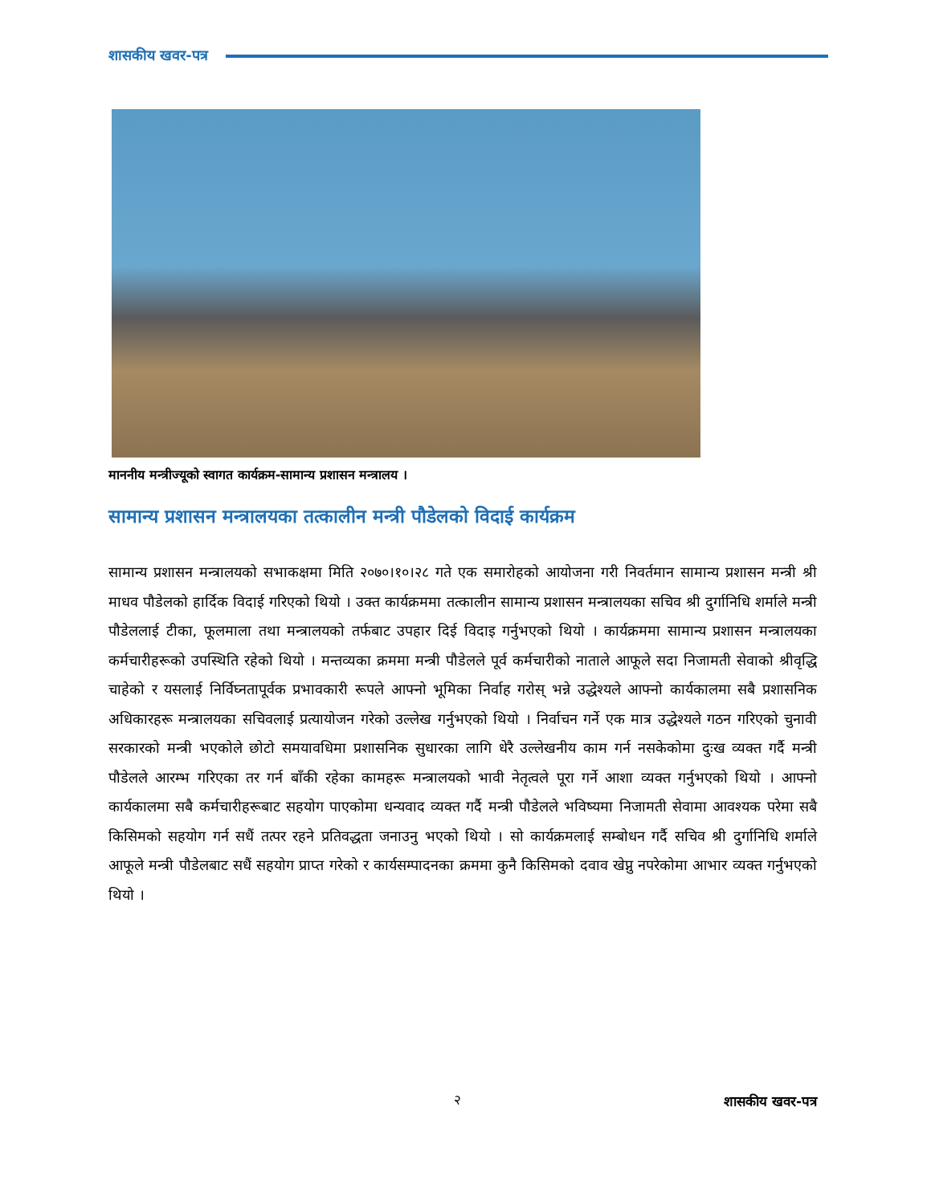शासकीय खवर-पत्र
माननीय मन्त्रीज्यूको स्वागत कार्यक्रम-सामान्य प्रशासन मन्त्रालय ।
सामान्य प्रशासन मन्त्रालयका तत्कालीन मन्त्री पौडेलको विदाई कार्यक्रम
सामान्य प्रशासन मन्त्रालयको सभाकक्षमा मिति २०७०।१०।२८ गते एक समारोहको आयोजना गरी निवर्तमान सामान्य प्रशासन मन्त्री श्री माधव पौडेलको हार्दिक विदाई गरिएको थियो । उक्त कार्यक्रममा तत्कालीन सामान्य प्रशासन मन्त्रालयका सचिव श्री दुर्गानिधि शर्माले मन्त्री पौडेललाई टीका, फूलमाला तथा मन्त्रालयको तर्फबाट उपहार दिई विदाइ गर्नुभएको थियो । कार्यक्रममा सामान्य प्रशासन मन्त्रालयका कर्मचारीहरूको उपस्थिति रहेको थियो । मन्तव्यका क्रममा मन्त्री पौडेलले पूर्व कर्मचारीको नाताले आफूले सदा निजामती सेवाको श्रीवृद्धि चाहेको र यसलाई निर्विघ्नतापूर्वक प्रभावकारी रूपले आफ्नो भूमिका निर्वाह गरोस् भन्ने उद्धेश्यले आफ्नो कार्यकालमा सबै प्रशासनिक अधिकारहरू मन्त्रालयका सचिवलाई प्रत्यायोजन गरेको उल्लेख गर्नुभएको थियो । निर्वाचन गर्ने एक मात्र उद्धेश्यले गठन गरिएको चुनावी सरकारको मन्त्री भएकोले छोटो समयावधिमा प्रशासनिक सुधारका लागि धेरै उल्लेखनीय काम गर्न नसकेकोमा दुःख व्यक्त गर्दै मन्त्री पौडेलले आरम्भ गरिएका तर गर्न बाँकी रहेका कामहरू मन्त्रालयको भावी नेतृत्वले पूरा गर्ने आशा व्यक्त गर्नुभएको थियो । आफ्नो कार्यकालमा सबै कर्मचारीहरूबाट सहयोग पाएकोमा धन्यवाद व्यक्त गर्दै मन्त्री पौडेलले भविष्यमा निजामती सेवामा आवश्यक परेमा सबै किसिमको सहयोग गर्न सधैं तत्पर रहने प्रतिवद्धता जनाउनु भएको थियो । सो कार्यक्रमलाई सम्बोधन गर्दै सचिव श्री दुर्गानिधि शर्माले आफूले मन्त्री पौडेलबाट सधैं सहयोग प्राप्त गरेको र कार्यसम्पादनका क्रममा कुनै किसिमको दवाव खेप्नु नपरेकोमा आभार व्यक्त गर्नुभएको थियो ।
२ शासकीय खवर-पत्र